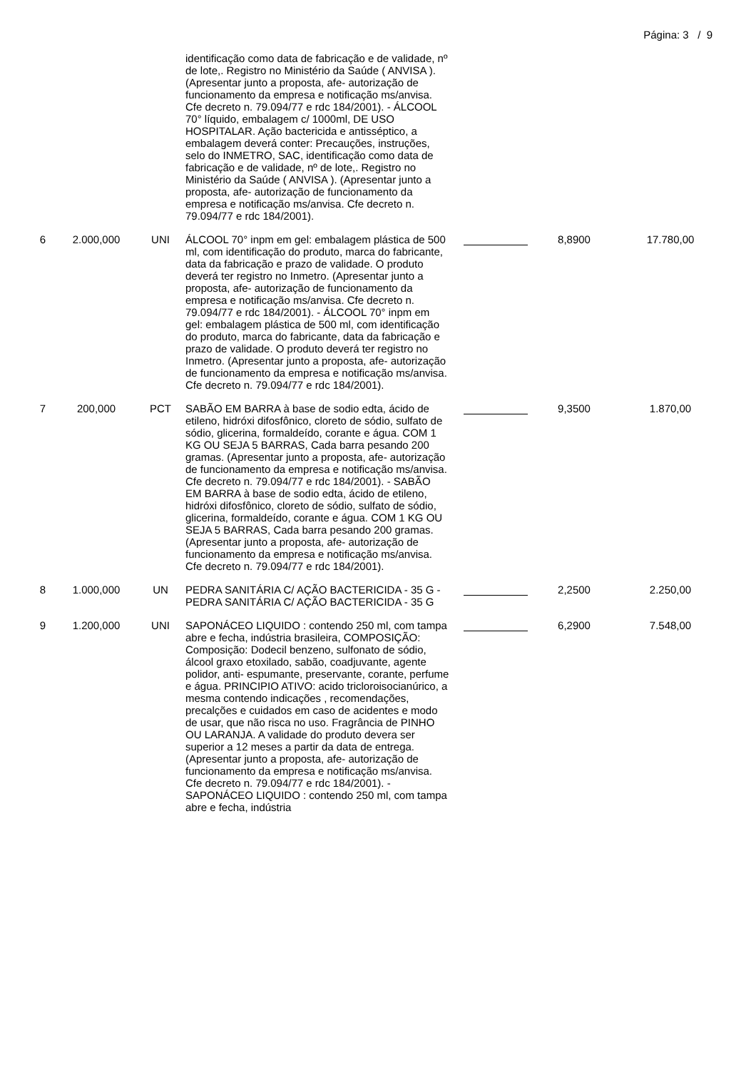Página: 3 / 9
| | | | identificação como data de fabricação e de validade, nº de lote,. Registro no Ministério da Saúde ( ANVISA ). (Apresentar junto a proposta, afe- autorização de funcionamento da empresa e notificação ms/anvisa. Cfe decreto n. 79.094/77 e rdc 184/2001). - ÁLCOOL 70° líquido, embalagem c/ 1000ml, DE USO HOSPITALAR. Ação bactericida e antisséptico, a embalagem deverá conter: Precauções, instruções, selo do INMETRO, SAC, identificação como data de fabricação e de validade, nº de lote,. Registro no Ministério da Saúde ( ANVISA ). (Apresentar junto a proposta, afe- autorização de funcionamento da empresa e notificação ms/anvisa. Cfe decreto n. 79.094/77 e rdc 184/2001). | | | |
| 6 | 2.000,000 | UNI | ÁLCOOL 70° inpm em gel: embalagem plástica de 500 ml, com identificação do produto, marca do fabricante, data da fabricação e prazo de validade. O produto deverá ter registro no Inmetro. (Apresentar junto a proposta, afe- autorização de funcionamento da empresa e notificação ms/anvisa. Cfe decreto n. 79.094/77 e rdc 184/2001). - ÁLCOOL 70° inpm em gel: embalagem plástica de 500 ml, com identificação do produto, marca do fabricante, data da fabricação e prazo de validade. O produto deverá ter registro no Inmetro. (Apresentar junto a proposta, afe- autorização de funcionamento da empresa e notificação ms/anvisa. Cfe decreto n. 79.094/77 e rdc 184/2001). | | 8,8900 | 17.780,00 |
| 7 | 200,000 | PCT | SABÃO EM BARRA à base de sodio edta, ácido de etileno, hidróxi difosfônico, cloreto de sódio, sulfato de sódio, glicerina, formaldeído, corante e água. COM 1 KG OU SEJA 5 BARRAS, Cada barra pesando 200 gramas. (Apresentar junto a proposta, afe- autorização de funcionamento da empresa e notificação ms/anvisa. Cfe decreto n. 79.094/77 e rdc 184/2001). - SABÃO EM BARRA à base de sodio edta, ácido de etileno, hidróxi difosfônico, cloreto de sódio, sulfato de sódio, glicerina, formaldeído, corante e água. COM 1 KG OU SEJA 5 BARRAS, Cada barra pesando 200 gramas. (Apresentar junto a proposta, afe- autorização de funcionamento da empresa e notificação ms/anvisa. Cfe decreto n. 79.094/77 e rdc 184/2001). | | 9,3500 | 1.870,00 |
| 8 | 1.000,000 | UN | PEDRA SANITÁRIA C/ AÇÃO BACTERICIDA - 35 G - PEDRA SANITÁRIA C/ AÇÃO BACTERICIDA - 35 G | | 2,2500 | 2.250,00 |
| 9 | 1.200,000 | UNI | SAPONÁCEO LIQUIDO : contendo 250 ml, com tampa abre e fecha, indústria brasileira, COMPOSIÇÃO: Composição: Dodecil benzeno, sulfonato de sódio, álcool graxo etoxilado, sabão, coadjuvante, agente polidor, anti- espumante, preservante, corante, perfume e água. PRINCIPIO ATIVO: acido tricloroisocianúrico, a mesma contendo indicações , recomendações, precalções e cuidados em caso de acidentes e modo de usar, que não risca no uso. Fragrância de PINHO OU LARANJA. A validade do produto devera ser superior a 12 meses a partir da data de entrega. (Apresentar junto a proposta, afe- autorização de funcionamento da empresa e notificação ms/anvisa. Cfe decreto n. 79.094/77 e rdc 184/2001). - SAPONÁCEO LIQUIDO : contendo 250 ml, com tampa abre e fecha, indústria | | 6,2900 | 7.548,00 |